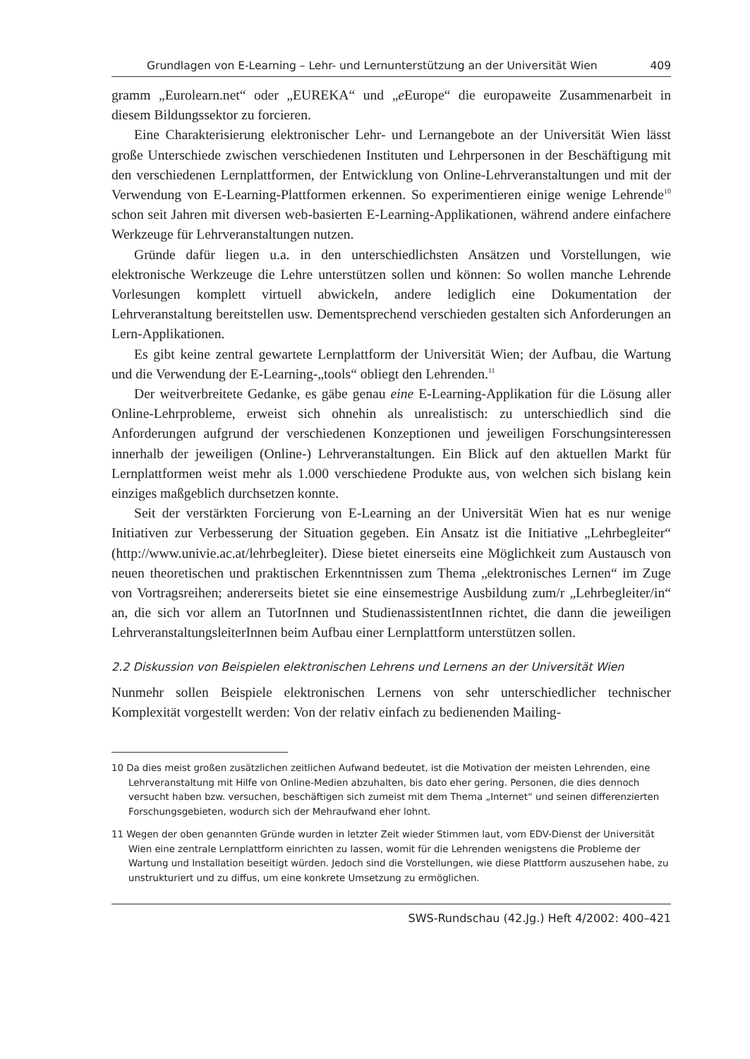Grundlagen von E-Learning – Lehr- und Lernunterstützung an der Universität Wien 409
gramm „Eurolearn.net“ oder „EUREKA“ und „e Europe“ die europaweite Zusammenarbeit in diesem Bildungssektor zu forcieren.
Eine Charakterisierung elektronischer Lehr- und Lernangebote an der Universität Wien lässt große Unterschiede zwischen verschiedenen Instituten und Lehrpersonen in der Beschäftigung mit den verschiedenen Lernplattformen, der Entwicklung von Online-Lehrveranstaltungen und mit der Verwendung von E-Learning-Plattformen erkennen. So experimentieren einige wenige Lehrende<sup>10</sup> schon seit Jahren mit diversen web-basierten E-Learning-Applikationen, während andere einfachere Werkzeuge für Lehrveranstaltungen nutzen.
Gründe dafür liegen u.a. in den unterschiedlichsten Ansätzen und Vorstellungen, wie elektronische Werkzeuge die Lehre unterstützen sollen und können: So wollen manche Lehrende Vorlesungen komplett virtuell abwickeln, andere lediglich eine Dokumentation der Lehrveranstaltung bereitstellen usw. Dementsprechend verschieden gestalten sich Anforderungen an Lern-Applikationen.
Es gibt keine zentral gewartete Lernplattform der Universität Wien; der Aufbau, die Wartung und die Verwendung der E-Learning-„tools“ obliegt den Lehrenden.<sup>11</sup>
Der weitverbreitete Gedanke, es gäbe genau eine E-Learning-Applikation für die Lösung aller Online-Lehrprobleme, erweist sich ohnehin als unrealistisch: zu unterschiedlich sind die Anforderungen aufgrund der verschiedenen Konzeptionen und jeweiligen Forschungsinteressen innerhalb der jeweiligen (Online-) Lehrveranstaltungen. Ein Blick auf den aktuellen Markt für Lernplattformen weist mehr als 1.000 verschiedene Produkte aus, von welchen sich bislang kein einziges maßgeblich durchsetzen konnte.
Seit der verstärkten Forcierung von E-Learning an der Universität Wien hat es nur wenige Initiativen zur Verbesserung der Situation gegeben. Ein Ansatz ist die Initiative „Lehrbegleiter“ (http://www.univie.ac.at/lehrbegleiter). Diese bietet einerseits eine Möglichkeit zum Austausch von neuen theoretischen und praktischen Erkenntnissen zum Thema „elektronisches Lernen“ im Zuge von Vortragsreihen; andererseits bietet sie eine einsemestrige Ausbildung zum/r „Lehrbegleiter/in“ an, die sich vor allem an TutorInnen und StudienassistentInnen richtet, die dann die jeweiligen LehrveranstaltungsleiterInnen beim Aufbau einer Lernplattform unterstützen sollen.
2.2 Diskussion von Beispielen elektronischen Lehrens und Lernens an der Universität Wien
Nunmehr sollen Beispiele elektronischen Lernens von sehr unterschiedlicher technischer Komplexität vorgestellt werden: Von der relativ einfach zu bedienenden Mailing-
10 Da dies meist großen zusätzlichen zeitlichen Aufwand bedeutet, ist die Motivation der meisten Lehrenden, eine Lehrveranstaltung mit Hilfe von Online-Medien abzuhalten, bis dato eher gering. Personen, die dies dennoch versucht haben bzw. versuchen, beschäftigen sich zumeist mit dem Thema „Internet“ und seinen differenzierten Forschungsgebieten, wodurch sich der Mehraufwand eher lohnt.
11 Wegen der oben genannten Gründe wurden in letzter Zeit wieder Stimmen laut, vom EDV-Dienst der Universität Wien eine zentrale Lernplattform einrichten zu lassen, womit für die Lehrenden wenigstens die Probleme der Wartung und Installation beseitigt würden. Jedoch sind die Vorstellungen, wie diese Plattform auszusehen habe, zu unstrukturiert und zu diffus, um eine konkrete Umsetzung zu ermöglichen.
SWS-Rundschau (42.Jg.) Heft 4/2002: 400–421